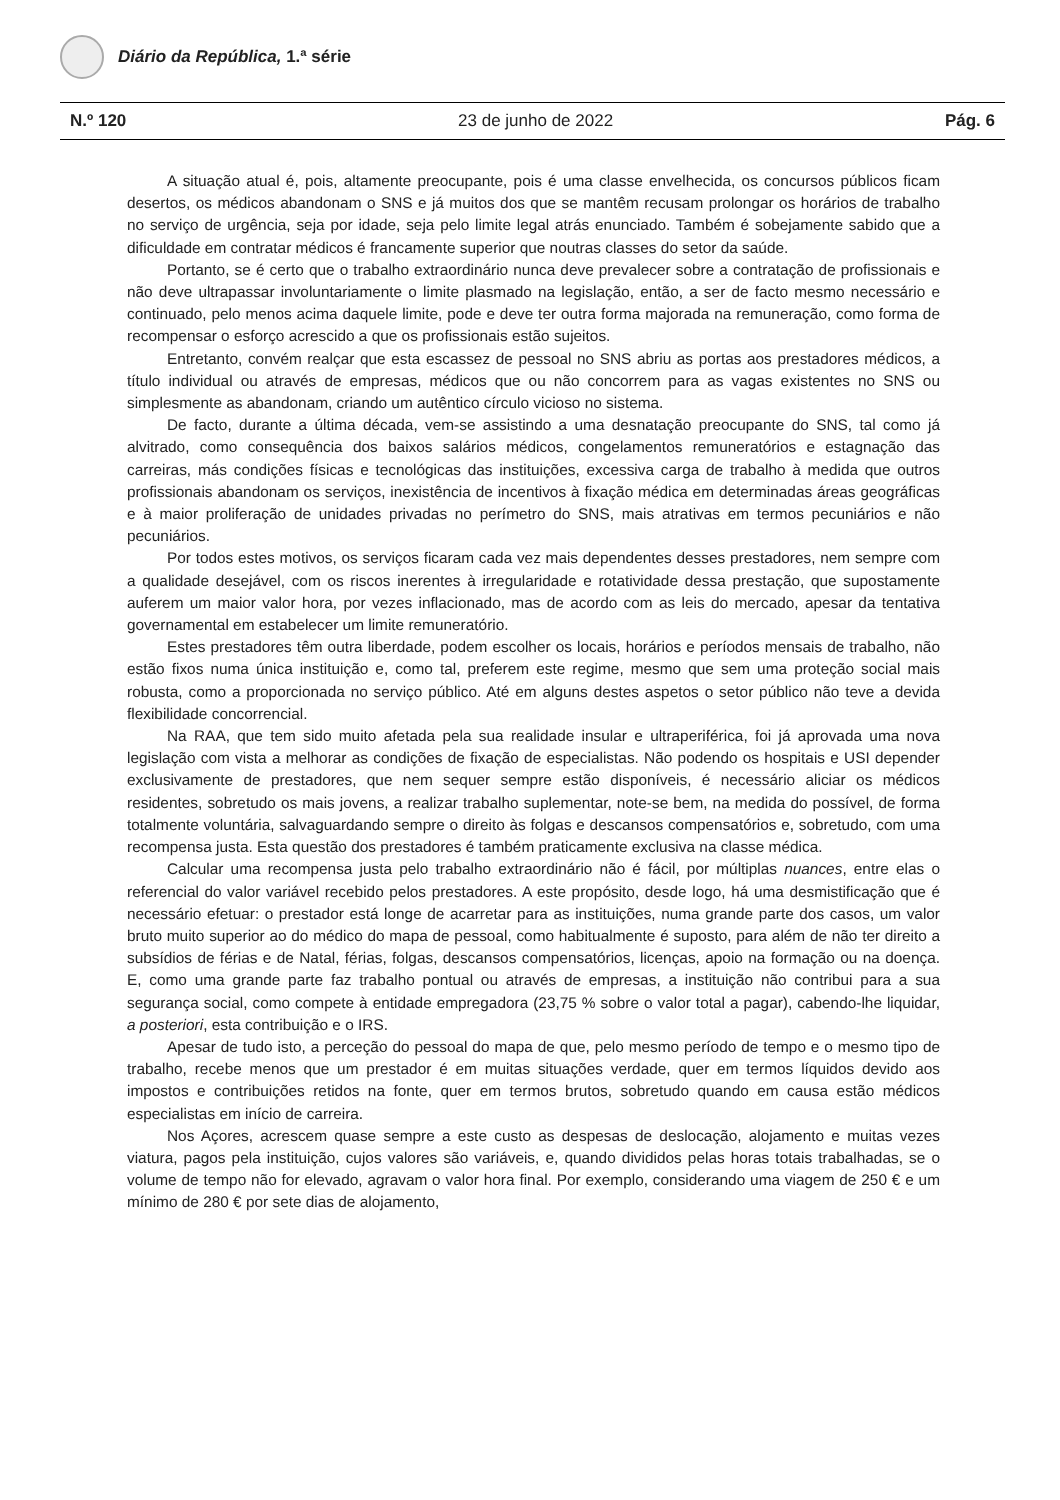Diário da República, 1.ª série
N.º 120 23 de junho de 2022 Pág. 6
A situação atual é, pois, altamente preocupante, pois é uma classe envelhecida, os concursos públicos ficam desertos, os médicos abandonam o SNS e já muitos dos que se mantêm recusam prolongar os horários de trabalho no serviço de urgência, seja por idade, seja pelo limite legal atrás enunciado. Também é sobejamente sabido que a dificuldade em contratar médicos é francamente superior que noutras classes do setor da saúde.
Portanto, se é certo que o trabalho extraordinário nunca deve prevalecer sobre a contratação de profissionais e não deve ultrapassar involuntariamente o limite plasmado na legislação, então, a ser de facto mesmo necessário e continuado, pelo menos acima daquele limite, pode e deve ter outra forma majorada na remuneração, como forma de recompensar o esforço acrescido a que os profissionais estão sujeitos.
Entretanto, convém realçar que esta escassez de pessoal no SNS abriu as portas aos prestadores médicos, a título individual ou através de empresas, médicos que ou não concorrem para as vagas existentes no SNS ou simplesmente as abandonam, criando um autêntico círculo vicioso no sistema.
De facto, durante a última década, vem-se assistindo a uma desnatação preocupante do SNS, tal como já alvitrado, como consequência dos baixos salários médicos, congelamentos remuneratórios e estagnação das carreiras, más condições físicas e tecnológicas das instituições, excessiva carga de trabalho à medida que outros profissionais abandonam os serviços, inexistência de incentivos à fixação médica em determinadas áreas geográficas e à maior proliferação de unidades privadas no perímetro do SNS, mais atrativas em termos pecuniários e não pecuniários.
Por todos estes motivos, os serviços ficaram cada vez mais dependentes desses prestadores, nem sempre com a qualidade desejável, com os riscos inerentes à irregularidade e rotatividade dessa prestação, que supostamente auferem um maior valor hora, por vezes inflacionado, mas de acordo com as leis do mercado, apesar da tentativa governamental em estabelecer um limite remuneratório.
Estes prestadores têm outra liberdade, podem escolher os locais, horários e períodos mensais de trabalho, não estão fixos numa única instituição e, como tal, preferem este regime, mesmo que sem uma proteção social mais robusta, como a proporcionada no serviço público. Até em alguns destes aspetos o setor público não teve a devida flexibilidade concorrencial.
Na RAA, que tem sido muito afetada pela sua realidade insular e ultraperiférica, foi já aprovada uma nova legislação com vista a melhorar as condições de fixação de especialistas. Não podendo os hospitais e USI depender exclusivamente de prestadores, que nem sequer sempre estão disponíveis, é necessário aliciar os médicos residentes, sobretudo os mais jovens, a realizar trabalho suplementar, note-se bem, na medida do possível, de forma totalmente voluntária, salvaguardando sempre o direito às folgas e descansos compensatórios e, sobretudo, com uma recompensa justa. Esta questão dos prestadores é também praticamente exclusiva na classe médica.
Calcular uma recompensa justa pelo trabalho extraordinário não é fácil, por múltiplas nuances, entre elas o referencial do valor variável recebido pelos prestadores. A este propósito, desde logo, há uma desmistificação que é necessário efetuar: o prestador está longe de acarretar para as instituições, numa grande parte dos casos, um valor bruto muito superior ao do médico do mapa de pessoal, como habitualmente é suposto, para além de não ter direito a subsídios de férias e de Natal, férias, folgas, descansos compensatórios, licenças, apoio na formação ou na doença. E, como uma grande parte faz trabalho pontual ou através de empresas, a instituição não contribui para a sua segurança social, como compete à entidade empregadora (23,75 % sobre o valor total a pagar), cabendo-lhe liquidar, a posteriori, esta contribuição e o IRS.
Apesar de tudo isto, a perceção do pessoal do mapa de que, pelo mesmo período de tempo e o mesmo tipo de trabalho, recebe menos que um prestador é em muitas situações verdade, quer em termos líquidos devido aos impostos e contribuições retidos na fonte, quer em termos brutos, sobretudo quando em causa estão médicos especialistas em início de carreira.
Nos Açores, acrescem quase sempre a este custo as despesas de deslocação, alojamento e muitas vezes viatura, pagos pela instituição, cujos valores são variáveis, e, quando divididos pelas horas totais trabalhadas, se o volume de tempo não for elevado, agravam o valor hora final. Por exemplo, considerando uma viagem de 250 € e um mínimo de 280 € por sete dias de alojamento,